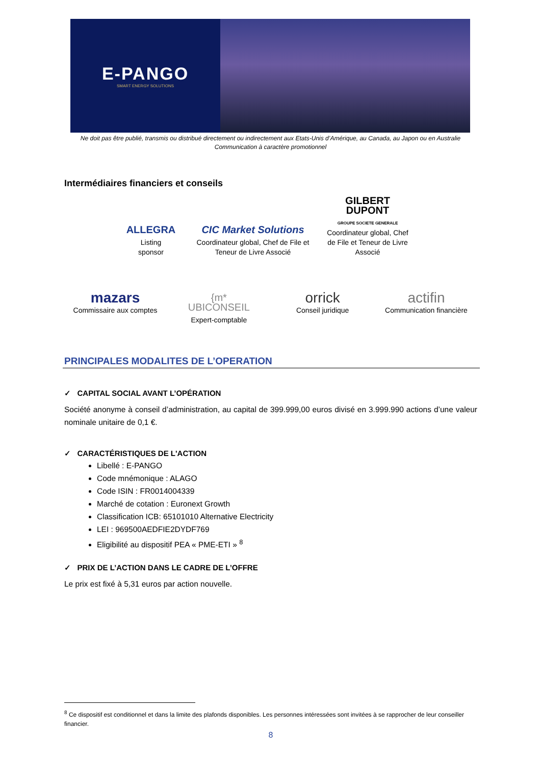E-PANGO
SMART ENERGY SOLUTIONS
Ne doit pas être publié, transmis ou distribué directement ou indirectement aux Etats-Unis d’Amérique, au Canada, au Japon ou en Australie
Communication à caractère promotionnel
Intermédiaires financiers et conseils
ALLEGRA
Listing
sponsor
CIC Market Solutions
Coordinateur global, Chef de File et
Teneur de Livre Associé
GILBERT
DUPONT
GROUPE SOCIETE GENERALE
Coordinateur global, Chef de File et Teneur de Livre Associé
mazars
Commissaire aux comptes
{m*
UBICONSEIL
Expert-comptable
orrick
Conseil juridique
actifin
Communication financière
PRINCIPALES MODALITES DE L’OPERATION
✓ CAPITAL SOCIAL AVANT L’OPÉRATION
Société anonyme à conseil d’administration, au capital de 399.999,00 euros divisé en 3.999.990 actions d’une valeur nominale unitaire de 0,1 €.
✓ CARACTÉRISTIQUES DE L'ACTION
Libellé : E-PANGO
Code mnémonique : ALAGO
Code ISIN : FR0014004339
Marché de cotation : Euronext Growth
Classification ICB: 65101010 Alternative Electricity
LEI : 969500AEDFIE2DYDF769
Eligibilité au dispositif PEA « PME-ETI » <sup>8</sup>
✓ PRIX DE L’ACTION DANS LE CADRE DE L’OFFRE
Le prix est fixé à 5,31 euros par action nouvelle.
<sup>8</sup> Ce dispositif est conditionnel et dans la limite des plafonds disponibles. Les personnes intéressées sont invitées à se rapprocher de leur conseiller financier.
8